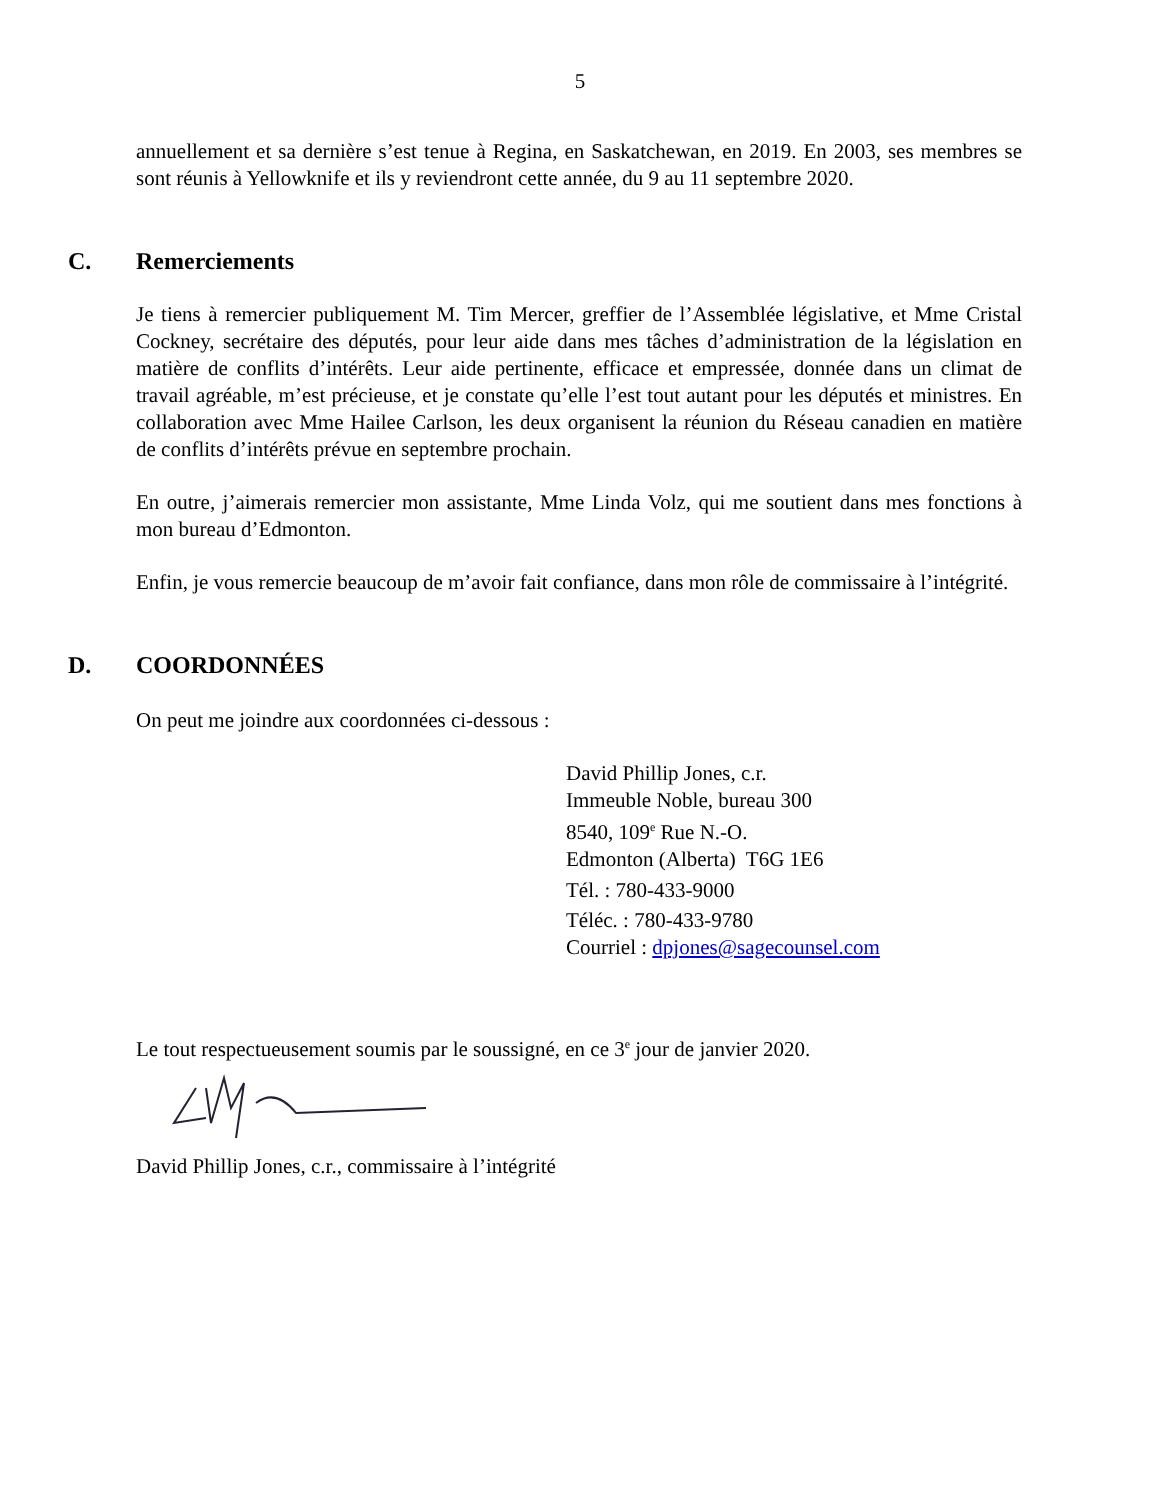5
annuellement et sa dernière s’est tenue à Regina, en Saskatchewan, en 2019. En 2003, ses membres se sont réunis à Yellowknife et ils y reviendront cette année, du 9 au 11 septembre 2020.
C. Remerciements
Je tiens à remercier publiquement M. Tim Mercer, greffier de l’Assemblée législative, et Mme Cristal Cockney, secrétaire des députés, pour leur aide dans mes tâches d’administration de la législation en matière de conflits d’intérêts. Leur aide pertinente, efficace et empressée, donnée dans un climat de travail agréable, m’est précieuse, et je constate qu’elle l’est tout autant pour les députés et ministres. En collaboration avec Mme Hailee Carlson, les deux organisent la réunion du Réseau canadien en matière de conflits d’intérêts prévue en septembre prochain.
En outre, j’aimerais remercier mon assistante, Mme Linda Volz, qui me soutient dans mes fonctions à mon bureau d’Edmonton.
Enfin, je vous remercie beaucoup de m’avoir fait confiance, dans mon rôle de commissaire à l’intégrité.
D. COORDONNÉES
On peut me joindre aux coordonnées ci-dessous :
David Phillip Jones, c.r.
Immeuble Noble, bureau 300
8540, 109<sup>e</sup> Rue N.-O.
Edmonton (Alberta) T6G 1E6
Tél. : 780-433-9000
Téléc. : 780-433-9780
Courriel : dpjones@sagecounsel.com
Le tout respectueusement soumis par le soussigné, en ce 3<sup>e</sup> jour de janvier 2020.
David Phillip Jones, c.r., commissaire à l’intégrité